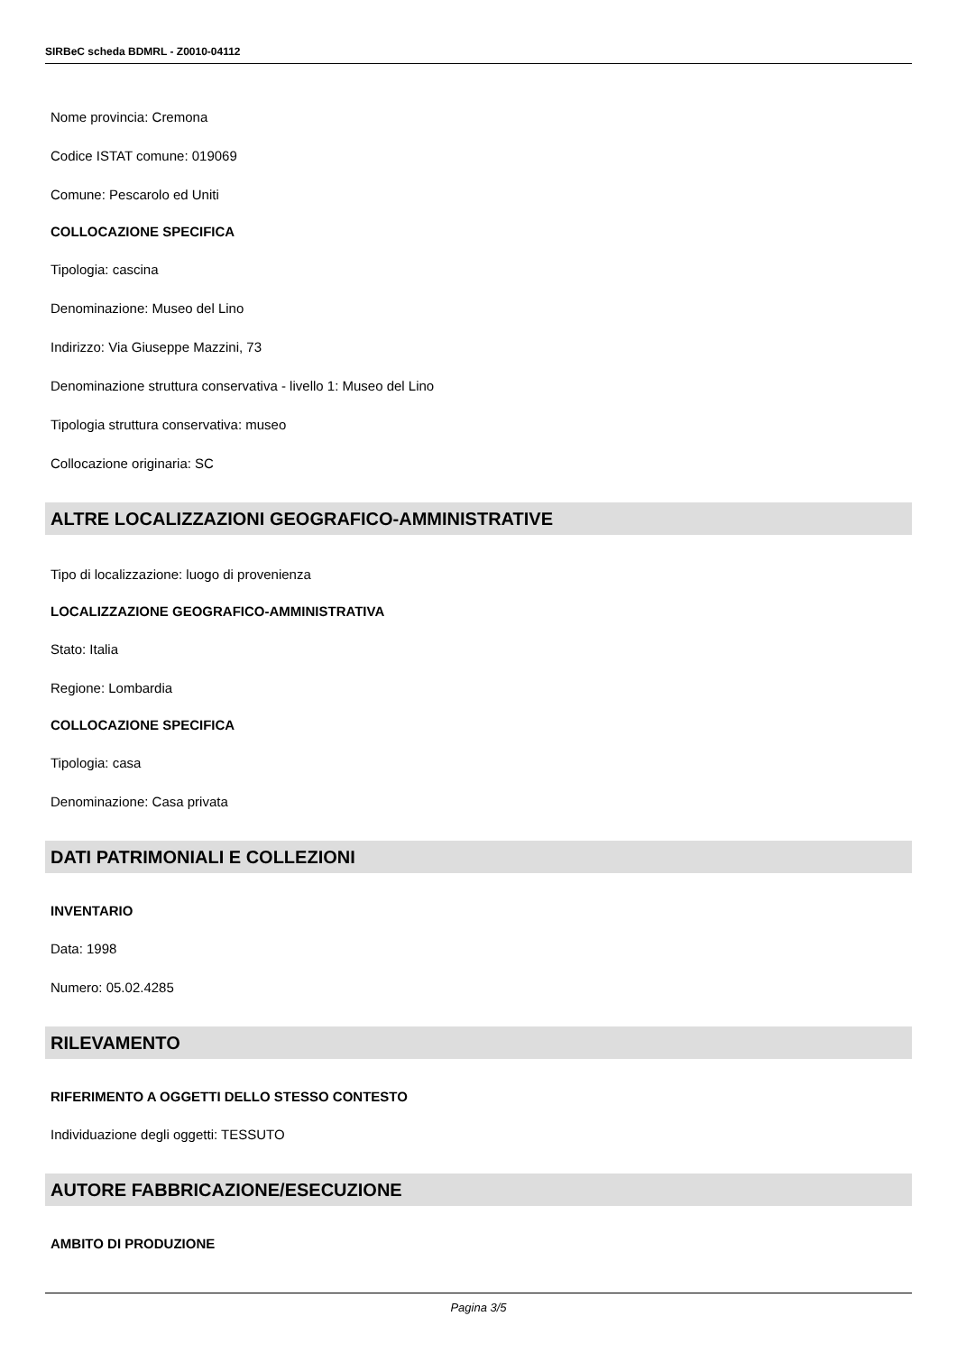SIRBeC scheda BDMRL - Z0010-04112
Nome provincia: Cremona
Codice ISTAT comune: 019069
Comune: Pescarolo ed Uniti
COLLOCAZIONE SPECIFICA
Tipologia: cascina
Denominazione: Museo del Lino
Indirizzo: Via Giuseppe Mazzini, 73
Denominazione struttura conservativa - livello 1: Museo del Lino
Tipologia struttura conservativa: museo
Collocazione originaria: SC
ALTRE LOCALIZZAZIONI GEOGRAFICO-AMMINISTRATIVE
Tipo di localizzazione: luogo di provenienza
LOCALIZZAZIONE GEOGRAFICO-AMMINISTRATIVA
Stato: Italia
Regione: Lombardia
COLLOCAZIONE SPECIFICA
Tipologia: casa
Denominazione: Casa privata
DATI PATRIMONIALI E COLLEZIONI
INVENTARIO
Data: 1998
Numero: 05.02.4285
RILEVAMENTO
RIFERIMENTO A OGGETTI DELLO STESSO CONTESTO
Individuazione degli oggetti: TESSUTO
AUTORE FABBRICAZIONE/ESECUZIONE
AMBITO DI PRODUZIONE
Pagina 3/5